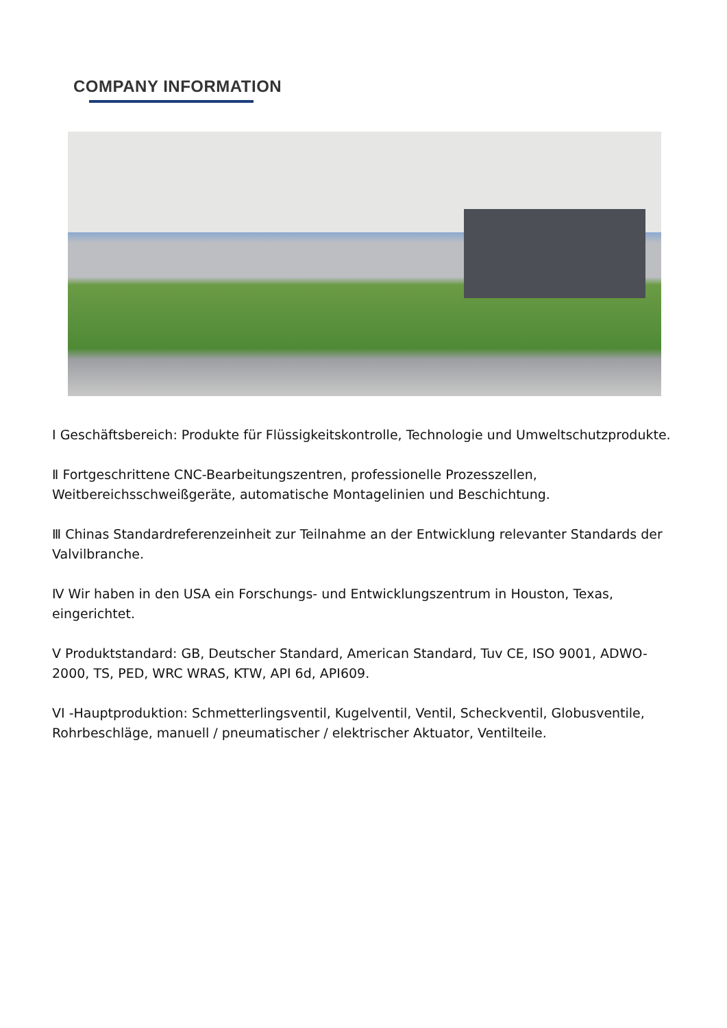COMPANY INFORMATION
I Geschäftsbereich: Produkte für Flüssigkeitskontrolle, Technologie und Umweltschutzprodukte.
Ⅱ Fortgeschrittene CNC-Bearbeitungszentren, professionelle Prozesszellen, Weitbereichsschweißgeräte, automatische Montagelinien und Beschichtung.
Ⅲ Chinas Standardreferenzeinheit zur Teilnahme an der Entwicklung relevanter Standards der Valvilbranche.
Ⅳ Wir haben in den USA ein Forschungs- und Entwicklungszentrum in Houston, Texas, eingerichtet.
V Produktstandard: GB, Deutscher Standard, American Standard, Tuv CE, ISO 9001, ADWO-2000, TS, PED, WRC WRAS, KTW, API 6d, API609.
VI -Hauptproduktion: Schmetterlingsventil, Kugelventil, Ventil, Scheckventil, Globusventile, Rohrbeschläge, manuell / pneumatischer / elektrischer Aktuator, Ventilteile.